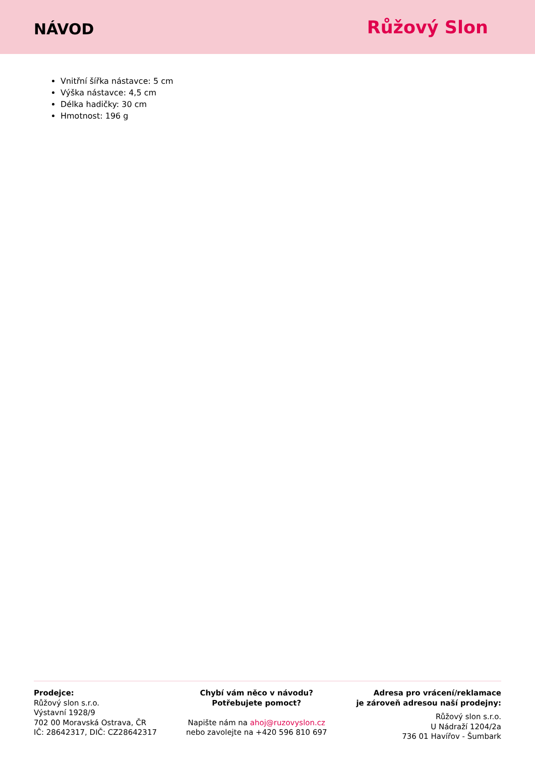NÁVOD
Růžový Slon
Vnitřní šířka nástavce: 5 cm
Výška nástavce: 4,5 cm
Délka hadičky: 30 cm
Hmotnost: 196 g
Prodejce:
Růžový slon s.r.o.
Výstavní 1928/9
702 00 Moravská Ostrava, ČR
IČ: 28642317, DIČ: CZ28642317
Chybí vám něco v návodu?
Potřebujete pomoct?
Napište nám na ahoj@ruzovyslon.cz
nebo zavolejte na +420 596 810 697
Adresa pro vrácení/reklamace
je zároveň adresou naší prodejny:
Růžový slon s.r.o.
U Nádraží 1204/2a
736 01 Havířov - Šumbark